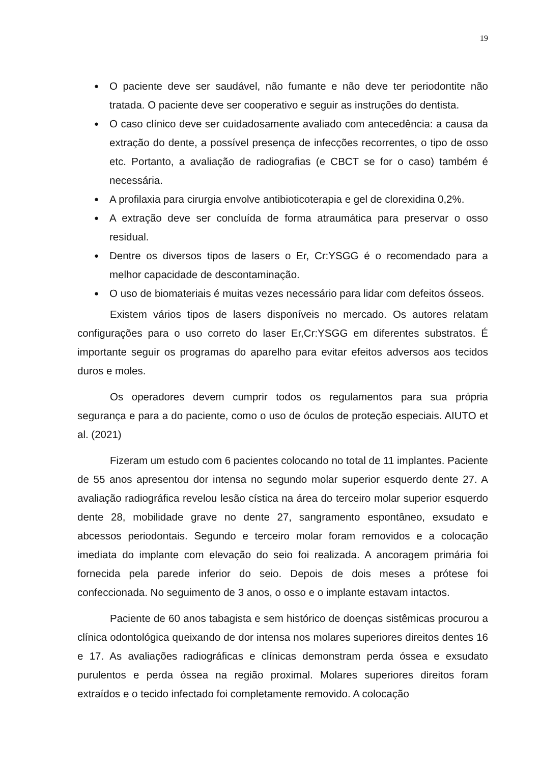19
● O paciente deve ser saudável, não fumante e não deve ter periodontite não tratada. O paciente deve ser cooperativo e seguir as instruções do dentista.
● O caso clínico deve ser cuidadosamente avaliado com antecedência: a causa da extração do dente, a possível presença de infecções recorrentes, o tipo de osso etc. Portanto, a avaliação de radiografias (e CBCT se for o caso) também é necessária.
● A profilaxia para cirurgia envolve antibioticoterapia e gel de clorexidina 0,2%.
● A extração deve ser concluída de forma atraumática para preservar o osso residual.
● Dentre os diversos tipos de lasers o Er, Cr:YSGG é o recomendado para a melhor capacidade de descontaminação.
● O uso de biomateriais é muitas vezes necessário para lidar com defeitos ósseos.
Existem vários tipos de lasers disponíveis no mercado. Os autores relatam configurações para o uso correto do laser Er,Cr:YSGG em diferentes substratos. É importante seguir os programas do aparelho para evitar efeitos adversos aos tecidos duros e moles.
Os operadores devem cumprir todos os regulamentos para sua própria segurança e para a do paciente, como o uso de óculos de proteção especiais. AIUTO et al. (2021)
Fizeram um estudo com 6 pacientes colocando no total de 11 implantes. Paciente de 55 anos apresentou dor intensa no segundo molar superior esquerdo dente 27. A avaliação radiográfica revelou lesão cística na área do terceiro molar superior esquerdo dente 28, mobilidade grave no dente 27, sangramento espontâneo, exsudato e abcessos periodontais. Segundo e terceiro molar foram removidos e a colocação imediata do implante com elevação do seio foi realizada. A ancoragem primária foi fornecida pela parede inferior do seio. Depois de dois meses a prótese foi confeccionada. No seguimento de 3 anos, o osso e o implante estavam intactos.
Paciente de 60 anos tabagista e sem histórico de doenças sistêmicas procurou a clínica odontológica queixando de dor intensa nos molares superiores direitos dentes 16 e 17. As avaliações radiográficas e clínicas demonstram perda óssea e exsudato purulentos e perda óssea na região proximal. Molares superiores direitos foram extraídos e o tecido infectado foi completamente removido. A colocação